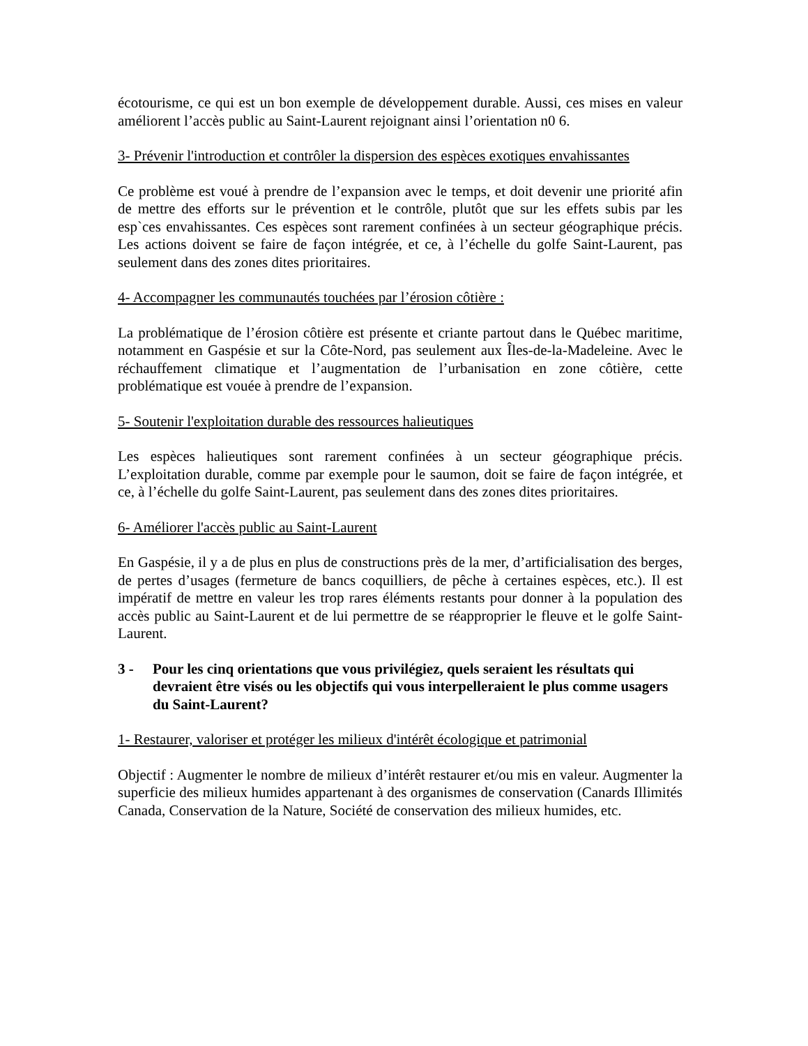écotourisme, ce qui est un bon exemple de développement durable. Aussi, ces mises en valeur améliorent l’accès public au Saint-Laurent rejoignant ainsi l’orientation n0 6.
3- Prévenir l'introduction et contrôler la dispersion des espèces exotiques envahissantes
Ce problème est voué à prendre de l’expansion avec le temps, et doit devenir une priorité afin de mettre des efforts sur le prévention et le contrôle, plutôt que sur les effets subis par les esp`ces envahissantes. Ces espèces sont rarement confinées à un secteur géographique précis. Les actions doivent se faire de façon intégrée, et ce, à l’échelle du golfe Saint-Laurent, pas seulement dans des zones dites prioritaires.
4- Accompagner les communautés touchées par l’érosion côtière :
La problématique de l’érosion côtière est présente et criante partout dans le Québec maritime, notamment en Gaspésie et sur la Côte-Nord, pas seulement aux Îles-de-la-Madeleine. Avec le réchauffement climatique et l’augmentation de l’urbanisation en zone côtière, cette problématique est vouée à prendre de l’expansion.
5- Soutenir l'exploitation durable des ressources halieutiques
Les espèces halieutiques sont rarement confinées à un secteur géographique précis. L’exploitation durable, comme par exemple pour le saumon, doit se faire de façon intégrée, et ce, à l’échelle du golfe Saint-Laurent, pas seulement dans des zones dites prioritaires.
6- Améliorer l'accès public au Saint-Laurent
En Gaspésie, il y a de plus en plus de constructions près de la mer, d’artificialisation des berges, de pertes d’usages (fermeture de bancs coquilliers, de pêche à certaines espèces, etc.). Il est impératif de mettre en valeur les trop rares éléments restants pour donner à la population des accès public au Saint-Laurent et de lui permettre de se réapproprier le fleuve et le golfe Saint-Laurent.
3 - Pour les cinq orientations que vous privilégiez, quels seraient les résultats qui devraient être visés ou les objectifs qui vous interpelleraient le plus comme usagers du Saint-Laurent?
1- Restaurer, valoriser et protéger les milieux d'intérêt écologique et patrimonial
Objectif : Augmenter le nombre de milieux d’intérêt restaurer et/ou mis en valeur. Augmenter la superficie des milieux humides appartenant à des organismes de conservation (Canards Illimités Canada, Conservation de la Nature, Société de conservation des milieux humides, etc.